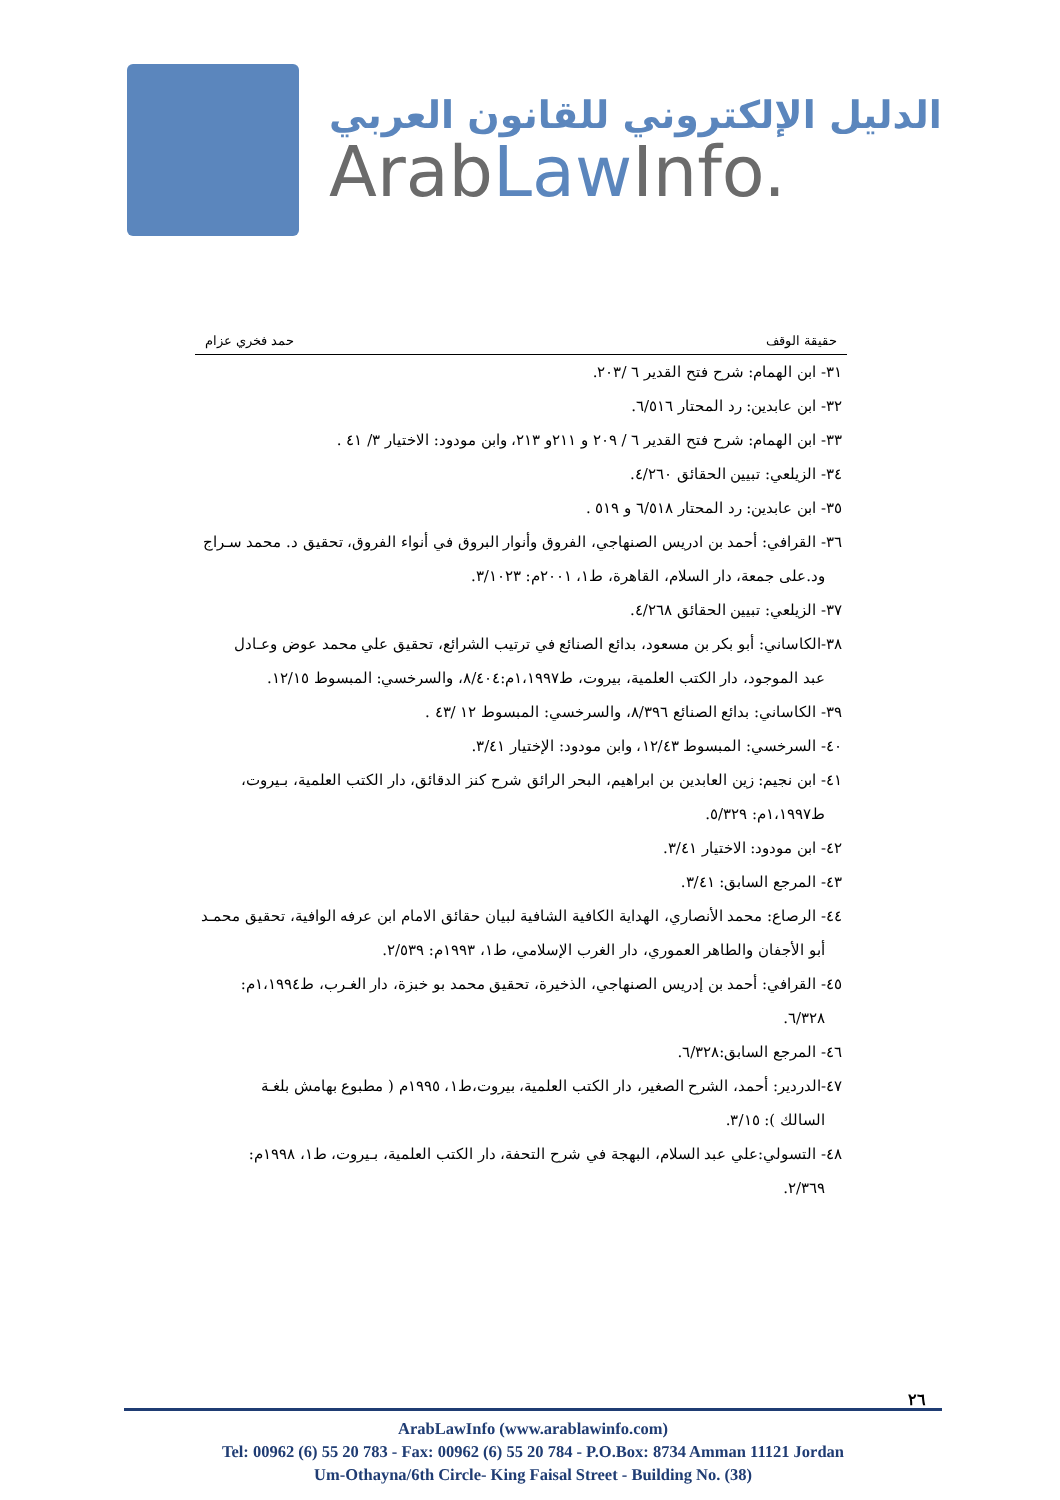الدليل الإلكتروني للقانون العربي
ArabLaw Info.
حقيقة الوقف حمد فخري عزام
٣١- ابن الهمام: شرح فتح القدير ٦ /٢٠٣.
٣٢- ابن عابدين: رد المحتار ٦/٥١٦.
٣٣- ابن الهمام: شرح فتح القدير ٦ / ٢٠٩ و ٢١١و ٢١٣، وابن مودود: الاختيار ٣/ ٤١ .
٣٤- الزيلعي: تبيين الحقائق ٤/٢٦٠.
٣٥- ابن عابدين: رد المحتار ٦/٥١٨ و ٥١٩ .
٣٦- القرافي: أحمد بن ادريس الصنهاجي، الفروق وأنوار البروق في أنواء الفروق، تحقيق د. محمد سـراج
ود.على جمعة، دار السلام، القاهرة، ط١، ٢٠٠١م: ٣/١٠٢٣.
٣٧- الزيلعي: تبيين الحقائق ٤/٢٦٨.
٣٨-الكاساني: أبو بكر بن مسعود، بدائع الصنائع في ترتيب الشرائع، تحقيق علي محمد عوض وعـادل
عبد الموجود، دار الكتب العلمية، بيروت، ط١،١٩٩٧م:٨/٤٠٤، والسرخسي: المبسوط ١٢/١٥.
٣٩- الكاساني: بدائع الصنائع ٨/٣٩٦، والسرخسي: المبسوط ١٢ /٤٣ .
٤٠- السرخسي: المبسوط ١٢/٤٣، وابن مودود: الإختيار ٣/٤١.
٤١- ابن نجيم: زين العابدين بن ابراهيم، البحر الرائق شرح كنز الدقائق، دار الكتب العلمية، بـيروت،
ط١،١٩٩٧م: ٥/٣٢٩.
٤٢- ابن مودود: الاختيار ٣/٤١.
٤٣- المرجع السابق: ٣/٤١.
٤٤- الرصاع: محمد الأنصاري، الهداية الكافية الشافية لبيان حقائق الامام ابن عرفه الوافية، تحقيق محمـد
أبو الأجفان والطاهر العموري، دار الغرب الإسلامي، ط١، ١٩٩٣م: ٢/٥٣٩.
٤٥- القرافي: أحمد بن إدريس الصنهاجي، الذخيرة، تحقيق محمد بو خبزة، دار الغـرب، ط١،١٩٩٤م:
٦/٣٢٨.
٤٦- المرجع السابق:٦/٣٢٨.
٤٧-الدردير: أحمد، الشرح الصغير، دار الكتب العلمية، بيروت،ط١، ١٩٩٥م ( مطبوع بهامش بلغـة
السالك ): ٣/١٥.
٤٨- التسولي:علي عبد السلام، البهجة في شرح التحفة، دار الكتب العلمية، بـيروت، ط١، ١٩٩٨م:
٢/٣٦٩.
٢٦
ArabLawInfo (www.arablawinfo.com)
Tel: 00962 (6) 55 20 783 - Fax: 00962 (6) 55 20 784 - P.O.Box: 8734 Amman 11121 Jordan
Um-Othayna/6th Circle- King Faisal Street - Building No. (38)